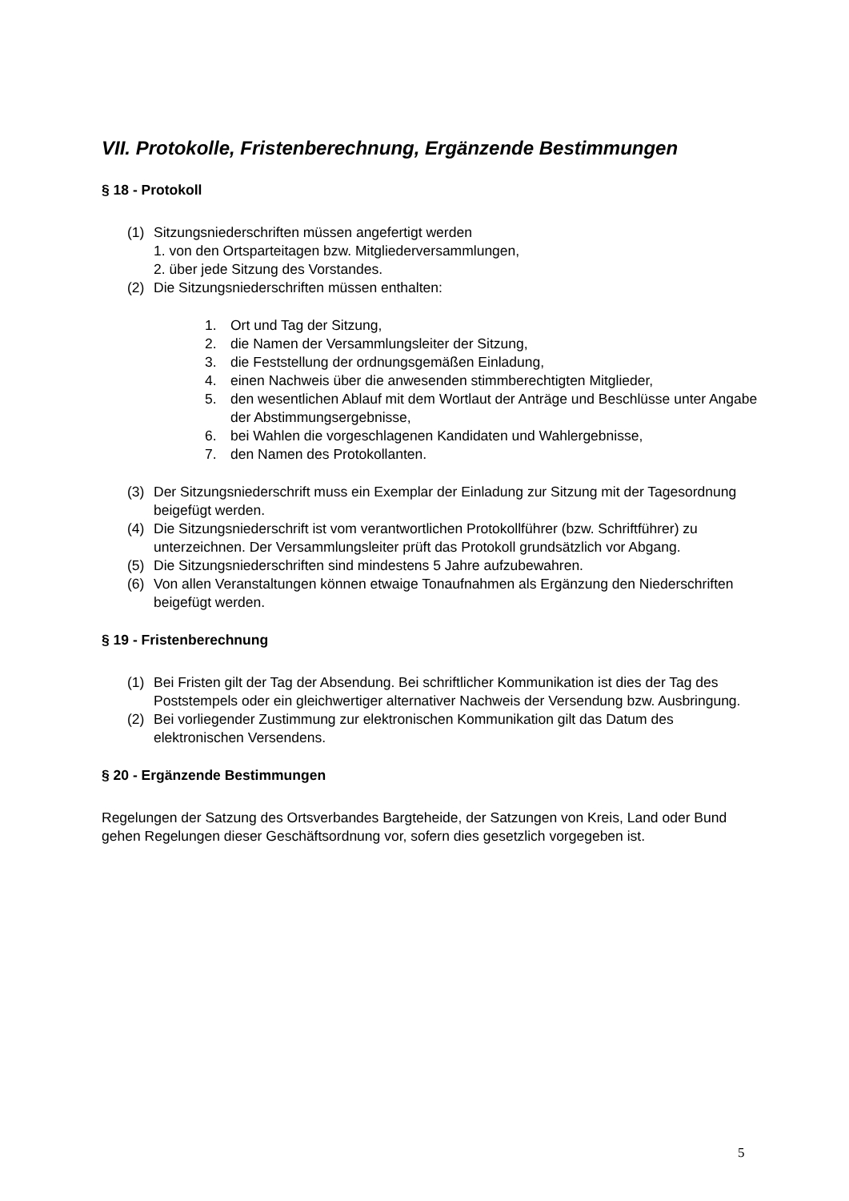VII. Protokolle, Fristenberechnung, Ergänzende Bestimmungen
§ 18 - Protokoll
(1) Sitzungsniederschriften müssen angefertigt werden
1. von den Ortsparteitagen bzw. Mitgliederversammlungen,
2. über jede Sitzung des Vorstandes.
(2) Die Sitzungsniederschriften müssen enthalten:
1. Ort und Tag der Sitzung,
2. die Namen der Versammlungsleiter der Sitzung,
3. die Feststellung der ordnungsgemäßen Einladung,
4. einen Nachweis über die anwesenden stimmberechtigten Mitglieder,
5. den wesentlichen Ablauf mit dem Wortlaut der Anträge und Beschlüsse unter Angabe der Abstimmungsergebnisse,
6. bei Wahlen die vorgeschlagenen Kandidaten und Wahlergebnisse,
7. den Namen des Protokollanten.
(3) Der Sitzungsniederschrift muss ein Exemplar der Einladung zur Sitzung mit der Tagesordnung beigefügt werden.
(4) Die Sitzungsniederschrift ist vom verantwortlichen Protokollführer (bzw. Schriftführer) zu unterzeichnen. Der Versammlungsleiter prüft das Protokoll grundsätzlich vor Abgang.
(5) Die Sitzungsniederschriften sind mindestens 5 Jahre aufzubewahren.
(6) Von allen Veranstaltungen können etwaige Tonaufnahmen als Ergänzung den Niederschriften beigefügt werden.
§ 19 - Fristenberechnung
(1) Bei Fristen gilt der Tag der Absendung. Bei schriftlicher Kommunikation ist dies der Tag des Poststempels oder ein gleichwertiger alternativer Nachweis der Versendung bzw. Ausbringung.
(2) Bei vorliegender Zustimmung zur elektronischen Kommunikation gilt das Datum des elektronischen Versendens.
§ 20 - Ergänzende Bestimmungen
Regelungen der Satzung des Ortsverbandes Bargteheide, der Satzungen von Kreis, Land oder Bund gehen Regelungen dieser Geschäftsordnung vor, sofern dies gesetzlich vorgegeben ist.
5